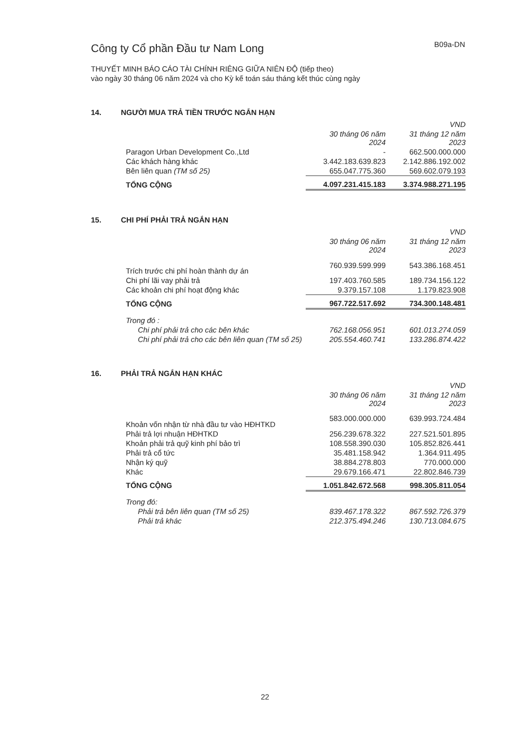Công ty Cổ phần Đầu tư Nam Long
B09a-DN
THUYẾT MINH BÁO CÁO TÀI CHÍNH RIÊNG GIỮA NIÊN ĐỘ (tiếp theo)
vào ngày 30 tháng 06 năm 2024 và cho Kỳ kế toán sáu tháng kết thúc cùng ngày
14. NGƯỜI MUA TRẢ TIỀN TRƯỚC NGẮN HẠN
| | | VND |
| --- | --- | --- |
| | 30 tháng 06 năm 2024 | 31 tháng 12 năm 2023 |
| Paragon Urban Development Co.,Ltd | - | 662.500.000.000 |
| Các khách hàng khác | 3.442.183.639.823 | 2.142.886.192.002 |
| Bên liên quan (TM số 25) | 655.047.775.360 | 569.602.079.193 |
| TỔNG CỘNG | 4.097.231.415.183 | 3.374.988.271.195 |
15. CHI PHÍ PHẢI TRẢ NGẮN HẠN
| | | VND |
| --- | --- | --- |
| | 30 tháng 06 năm 2024 | 31 tháng 12 năm 2023 |
| Trích trước chi phí hoàn thành dự án | 760.939.599.999 | 543.386.168.451 |
| Chi phí lãi vay phải trả | 197.403.760.585 | 189.734.156.122 |
| Các khoản chi phí hoạt động khác | 9.379.157.108 | 1.179.823.908 |
| TỔNG CỘNG | 967.722.517.692 | 734.300.148.481 |
| Trong đó : | | |
| Chi phí phải trả cho các bên khác | 762.168.056.951 | 601.013.274.059 |
| Chi phí phải trả cho các bên liên quan (TM số 25) | 205.554.460.741 | 133.286.874.422 |
16. PHẢI TRẢ NGẮN HẠN KHÁC
| | | VND |
| --- | --- | --- |
| | 30 tháng 06 năm 2024 | 31 tháng 12 năm 2023 |
| Khoản vốn nhận từ nhà đầu tư vào HĐHTKD | 583.000.000.000 | 639.993.724.484 |
| Phải trả lợi nhuận HĐHTKD | 256.239.678.322 | 227.521.501.895 |
| Khoản phải trả quỹ kinh phí bảo trì | 108.558.390.030 | 105.852.826.441 |
| Phải trả cổ tức | 35.481.158.942 | 1.364.911.495 |
| Nhận ký quỹ | 38.884.278.803 | 770.000.000 |
| Khác | 29.679.166.471 | 22.802.846.739 |
| TỔNG CỘNG | 1.051.842.672.568 | 998.305.811.054 |
| Trong đó: | | |
| Phải trả bên liên quan (TM số 25) | 839.467.178.322 | 867.592.726.379 |
| Phải trả khác | 212.375.494.246 | 130.713.084.675 |
22